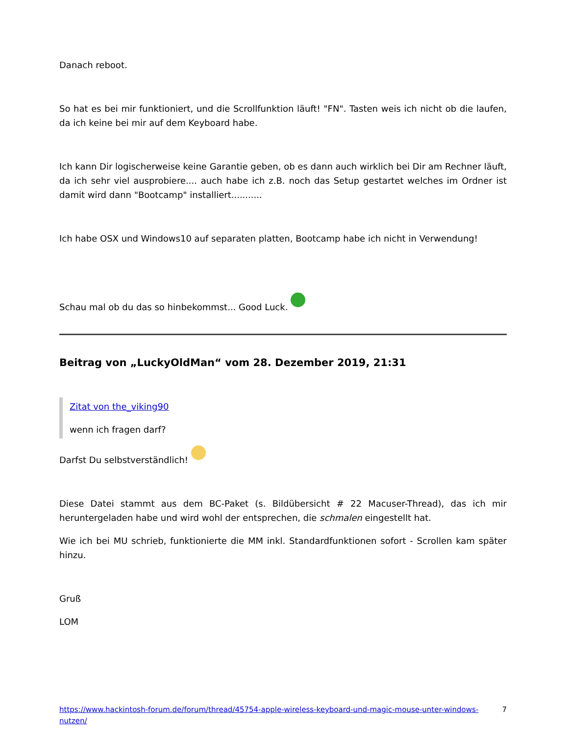Danach reboot.
So hat es bei mir funktioniert, und die Scrollfunktion läuft! "FN". Tasten weis ich nicht ob die laufen, da ich keine bei mir auf dem Keyboard habe.
Ich kann Dir logischerweise keine Garantie geben, ob es dann auch wirklich bei Dir am Rechner läuft, da ich sehr viel ausprobiere.... auch habe ich z.B. noch das Setup gestartet welches im Ordner ist damit wird dann "Bootcamp" installiert...........
Ich habe OSX und Windows10 auf separaten platten, Bootcamp habe ich nicht in Verwendung!
Schau mal ob du das so hinbekommst... Good Luck.
Beitrag von „LuckyOldMan“ vom 28. Dezember 2019, 21:31
Zitat von the_viking90
wenn ich fragen darf?
Darfst Du selbstverständlich!
Diese Datei stammt aus dem BC-Paket (s. Bildübersicht # 22 Macuser-Thread), das ich mir heruntergeladen habe und wird wohl der entsprechen, die schmalen eingestellt hat.
Wie ich bei MU schrieb, funktionierte die MM inkl. Standardfunktionen sofort - Scrollen kam später hinzu.
Gruß
LOM
https://www.hackintosh-forum.de/forum/thread/45754-apple-wireless-keyboard-und-magic-mouse-unter-windows-nutzen/ 7